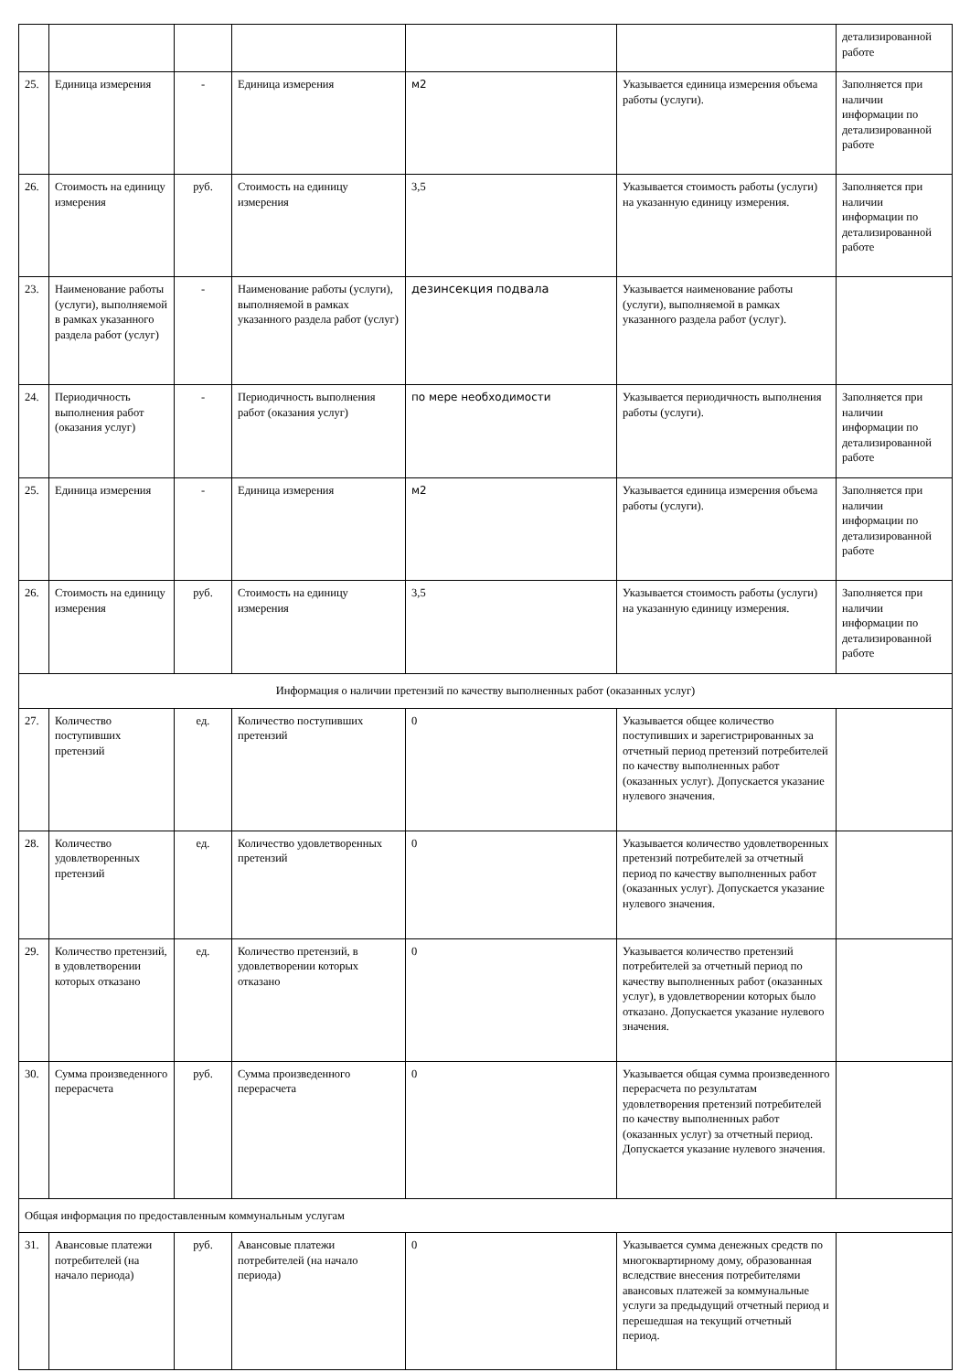| | | | | | | детализированной работе |
| 25. | Единица измерения | - | Единица измерения | м2 | Указывается единица измерения объема работы (услуги). | Заполняется при наличии информации по детализированной работе |
| 26. | Стоимость на единицу измерения | руб. | Стоимость на единицу измерения | 3,5 | Указывается стоимость работы (услуги) на указанную единицу измерения. | Заполняется при наличии информации по детализированной работе |
| 23. | Наименование работы (услуги), выполняемой в рамках указанного раздела работ (услуг) | - | Наименование работы (услуги), выполняемой в рамках указанного раздела работ (услуг) | дезинсекция подвала | Указывается наименование работы (услуги), выполняемой в рамках указанного раздела работ (услуг). | |
| 24. | Периодичность выполнения работ (оказания услуг) | - | Периодичность выполнения работ (оказания услуг) | по мере необходимости | Указывается периодичность выполнения работы (услуги). | Заполняется при наличии информации по детализированной работе |
| 25. | Единица измерения | - | Единица измерения | м2 | Указывается единица измерения объема работы (услуги). | Заполняется при наличии информации по детализированной работе |
| 26. | Стоимость на единицу измерения | руб. | Стоимость на единицу измерения | 3,5 | Указывается стоимость работы (услуги) на указанную единицу измерения. | Заполняется при наличии информации по детализированной работе |
| Информация о наличии претензий по качеству выполненных работ (оказанных услуг) | | | | | | |
| 27. | Количество поступивших претензий | ед. | Количество поступивших претензий | 0 | Указывается общее количество поступивших и зарегистрированных за отчетный период претензий потребителей по качеству выполненных работ (оказанных услуг). Допускается указание нулевого значения. | |
| 28. | Количество удовлетворенных претензий | ед. | Количество удовлетворенных претензий | 0 | Указывается количество удовлетворенных претензий потребителей за отчетный период по качеству выполненных работ (оказанных услуг). Допускается указание нулевого значения. | |
| 29. | Количество претензий, в удовлетворении которых отказано | ед. | Количество претензий, в удовлетворении которых отказано | 0 | Указывается количество претензий потребителей за отчетный период по качеству выполненных работ (оказанных услуг), в удовлетворении которых было отказано. Допускается указание нулевого значения. | |
| 30. | Сумма произведенного перерасчета | руб. | Сумма произведенного перерасчета | 0 | Указывается общая сумма произведенного перерасчета по результатам удовлетворения претензий потребителей по качеству выполненных работ (оказанных услуг) за отчетный период. Допускается указание нулевого значения. | |
| Общая информация по предоставленным коммунальным услугам | | | | | | |
| 31. | Авансовые платежи потребителей (на начало периода) | руб. | Авансовые платежи потребителей (на начало периода) | 0 | Указывается сумма денежных средств по многоквартирному дому, образованная вследствие внесения потребителями авансовых платежей за коммунальные услуги за предыдущий отчетный период и перешедшая на текущий отчетный период. | |